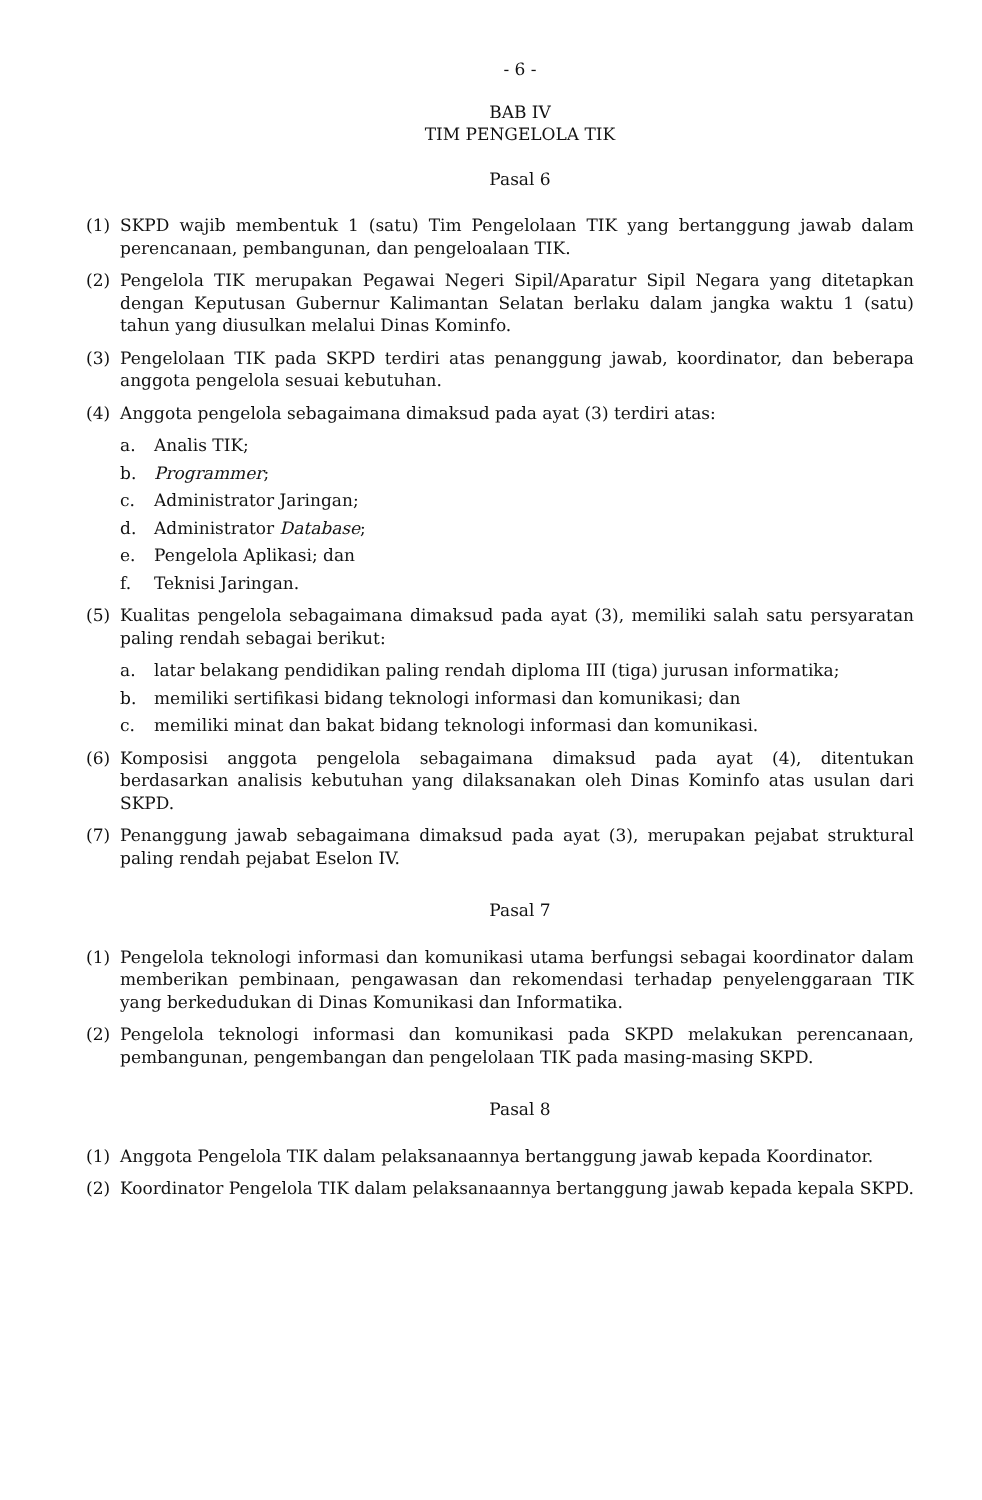- 6 -
BAB IV
TIM PENGELOLA TIK
Pasal 6
(1) SKPD wajib membentuk 1 (satu) Tim Pengelolaan TIK yang bertanggung jawab dalam perencanaan, pembangunan, dan pengeloalaan TIK.
(2) Pengelola TIK merupakan Pegawai Negeri Sipil/Aparatur Sipil Negara yang ditetapkan dengan Keputusan Gubernur Kalimantan Selatan berlaku dalam jangka waktu 1 (satu) tahun yang diusulkan melalui Dinas Kominfo.
(3) Pengelolaan TIK pada SKPD terdiri atas penanggung jawab, koordinator, dan beberapa anggota pengelola sesuai kebutuhan.
(4) Anggota pengelola sebagaimana dimaksud pada ayat (3) terdiri atas:
a. Analis TIK;
b. Programmer;
c. Administrator Jaringan;
d. Administrator Database;
e. Pengelola Aplikasi; dan
f. Teknisi Jaringan.
(5) Kualitas pengelola sebagaimana dimaksud pada ayat (3), memiliki salah satu persyaratan paling rendah sebagai berikut:
a. latar belakang pendidikan paling rendah diploma III (tiga) jurusan informatika;
b. memiliki sertifikasi bidang teknologi informasi dan komunikasi; dan
c. memiliki minat dan bakat bidang teknologi informasi dan komunikasi.
(6) Komposisi anggota pengelola sebagaimana dimaksud pada ayat (4), ditentukan berdasarkan analisis kebutuhan yang dilaksanakan oleh Dinas Kominfo atas usulan dari SKPD.
(7) Penanggung jawab sebagaimana dimaksud pada ayat (3), merupakan pejabat struktural paling rendah pejabat Eselon IV.
Pasal 7
(1) Pengelola teknologi informasi dan komunikasi utama berfungsi sebagai koordinator dalam memberikan pembinaan, pengawasan dan rekomendasi terhadap penyelenggaraan TIK yang berkedudukan di Dinas Komunikasi dan Informatika.
(2) Pengelola teknologi informasi dan komunikasi pada SKPD melakukan perencanaan, pembangunan, pengembangan dan pengelolaan TIK pada masing-masing SKPD.
Pasal 8
(1) Anggota Pengelola TIK dalam pelaksanaannya bertanggung jawab kepada Koordinator.
(2) Koordinator Pengelola TIK dalam pelaksanaannya bertanggung jawab kepada kepala SKPD.